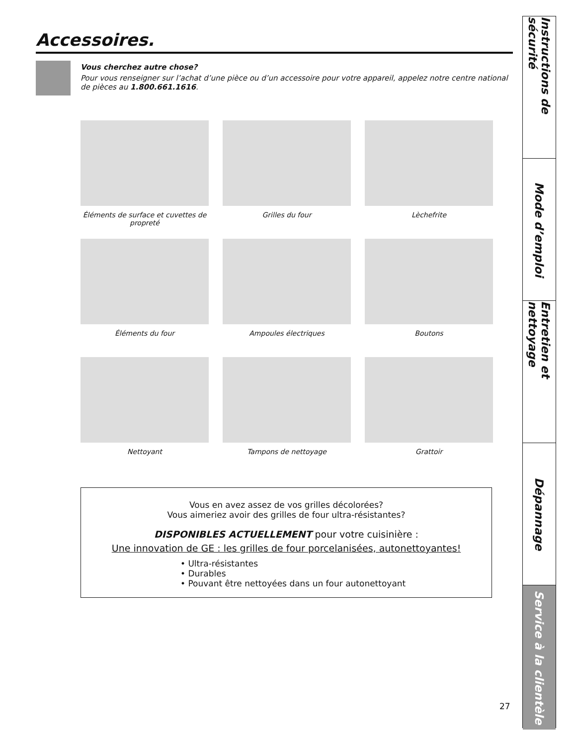Accessoires.
Vous cherchez autre chose?
Pour vous renseigner sur l’achat d’une pièce ou d’un accessoire pour votre appareil, appelez notre centre national de pièces au 1.800.661.1616.
Éléments de surface et cuvettes de propreté
Grilles du four
Lèchefrite
Éléments du four
Ampoules électriques
Boutons
Nettoyant
Tampons de nettoyage
Grattoir
Vous en avez assez de vos grilles décolorées?
Vous aimeriez avoir des grilles de four ultra-résistantes?
DISPONIBLES ACTUELLEMENT pour votre cuisinière :
Une innovation de GE : les grilles de four porcelanisées, autonettoyantes!
• Ultra-résistantes
• Durables
• Pouvant être nettoyées dans un four autonettoyant
Instructions de sécurité
Mode d’emploi
Entretien et nettoyage
Dépannage
Service à la clientèle
27